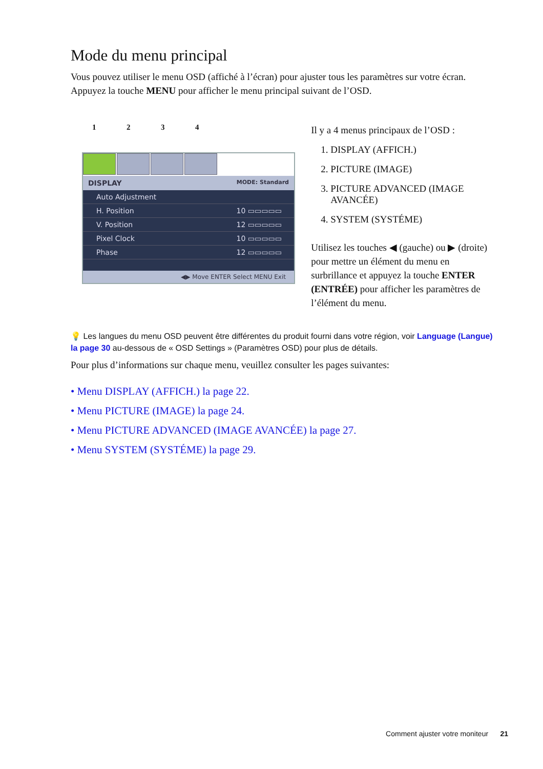Mode du menu principal
Vous pouvez utiliser le menu OSD (affiché à l’écran) pour ajuster tous les paramètres sur votre écran. Appuyez la touche MENU pour afficher le menu principal suivant de l’OSD.
1234
DISPLAY MODE: Standard
Auto Adjustment
H. Position 10 ▭▭▭▭▭
V. Position 12 ▭▭▭▭▭
Pixel Clock 10 ▭▭▭▭▭
Phase 12 ▭▭▭▭▭
◀▶ Move ENTER Select MENU Exit
Il y a 4 menus principaux de l’OSD :
1. DISPLAY (AFFICH.)
2. PICTURE (IMAGE)
3. PICTURE ADVANCED (IMAGE AVANCÉE)
4. SYSTEM (SYSTÉME)
Utilisez les touches ◀ (gauche) ou ▶ (droite) pour mettre un élément du menu en surbrillance et appuyez la touche ENTER (ENTRÉE) pour afficher les paramètres de l’élément du menu.
💡 Les langues du menu OSD peuvent être différentes du produit fourni dans votre région, voir Language (Langue) la page 30 au-dessous de « OSD Settings » (Paramètres OSD) pour plus de détails.
Pour plus d’informations sur chaque menu, veuillez consulter les pages suivantes:
• Menu DISPLAY (AFFICH.) la page 22.
• Menu PICTURE (IMAGE) la page 24.
• Menu PICTURE ADVANCED (IMAGE AVANCÉE) la page 27.
• Menu SYSTEM (SYSTÉME) la page 29.
Comment ajuster votre moniteur 21